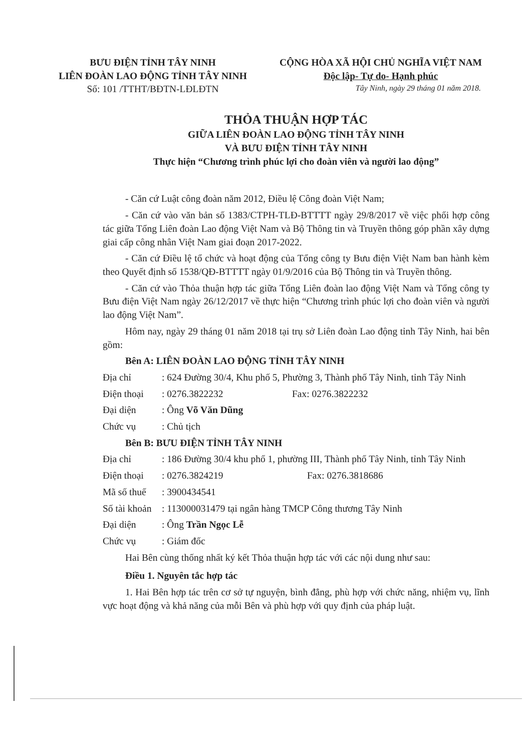BƯU ĐIỆN TỈNH TÂY NINH
LIÊN ĐOÀN LAO ĐỘNG TỈNH TÂY NINH
Số: 101 /TTHT/BĐTN-LĐLĐTN
CỘNG HÒA XÃ HỘI CHỦ NGHĨA VIỆT NAM
Độc lập- Tự do- Hạnh phúc
Tây Ninh, ngày 29 tháng 01 năm 2018.
THỎA THUẬN HỢP TÁC
GIỮA LIÊN ĐOÀN LAO ĐỘNG TỈNH TÂY NINH
VÀ BƯU ĐIỆN TỈNH TÂY NINH
Thực hiện “Chương trình phúc lợi cho đoàn viên và người lao động”
- Căn cứ Luật công đoàn năm 2012, Điều lệ Công đoàn Việt Nam;
- Căn cứ vào văn bản số 1383/CTPH-TLĐ-BTTTT ngày 29/8/2017 về việc phối hợp công tác giữa Tổng Liên đoàn Lao động Việt Nam và Bộ Thông tin và Truyền thông góp phần xây dựng giai cấp công nhân Việt Nam giai đoạn 2017-2022.
- Căn cứ Điều lệ tổ chức và hoạt động của Tổng công ty Bưu điện Việt Nam ban hành kèm theo Quyết định số 1538/QĐ-BTTTT ngày 01/9/2016 của Bộ Thông tin và Truyền thông.
- Căn cứ vào Thỏa thuận hợp tác giữa Tổng Liên đoàn lao động Việt Nam và Tổng công ty Bưu điện Việt Nam ngày 26/12/2017 về thực hiện “Chương trình phúc lợi cho đoàn viên và người lao động Việt Nam”.
Hôm nay, ngày 29 tháng 01 năm 2018 tại trụ sở Liên đoàn Lao động tỉnh Tây Ninh, hai bên gồm:
Bên A: LIÊN ĐOÀN LAO ĐỘNG TỈNH TÂY NINH
Địa chỉ: 624 Đường 30/4, Khu phố 5, Phường 3, Thành phố Tây Ninh, tỉnh Tây Ninh
Điện thoại: 0276.3822232 Fax: 0276.3822232
Đại diện: Ông Võ Văn Dũng
Chức vụ: Chủ tịch
Bên B: BƯU ĐIỆN TỈNH TÂY NINH
Địa chỉ: 186 Đường 30/4 khu phố 1, phường III, Thành phố Tây Ninh, tỉnh Tây Ninh
Điện thoại: 0276.3824219 Fax: 0276.3818686
Mã số thuế: 3900434541
Số tài khoản: 113000031479 tại ngân hàng TMCP Công thương Tây Ninh
Đại diện: Ông Trần Ngọc Lễ
Chức vụ: Giám đốc
Hai Bên cùng thống nhất ký kết Thỏa thuận hợp tác với các nội dung như sau:
Điều 1. Nguyên tắc hợp tác
1. Hai Bên hợp tác trên cơ sở tự nguyện, bình đẳng, phù hợp với chức năng, nhiệm vụ, lĩnh vực hoạt động và khả năng của mỗi Bên và phù hợp với quy định của pháp luật.